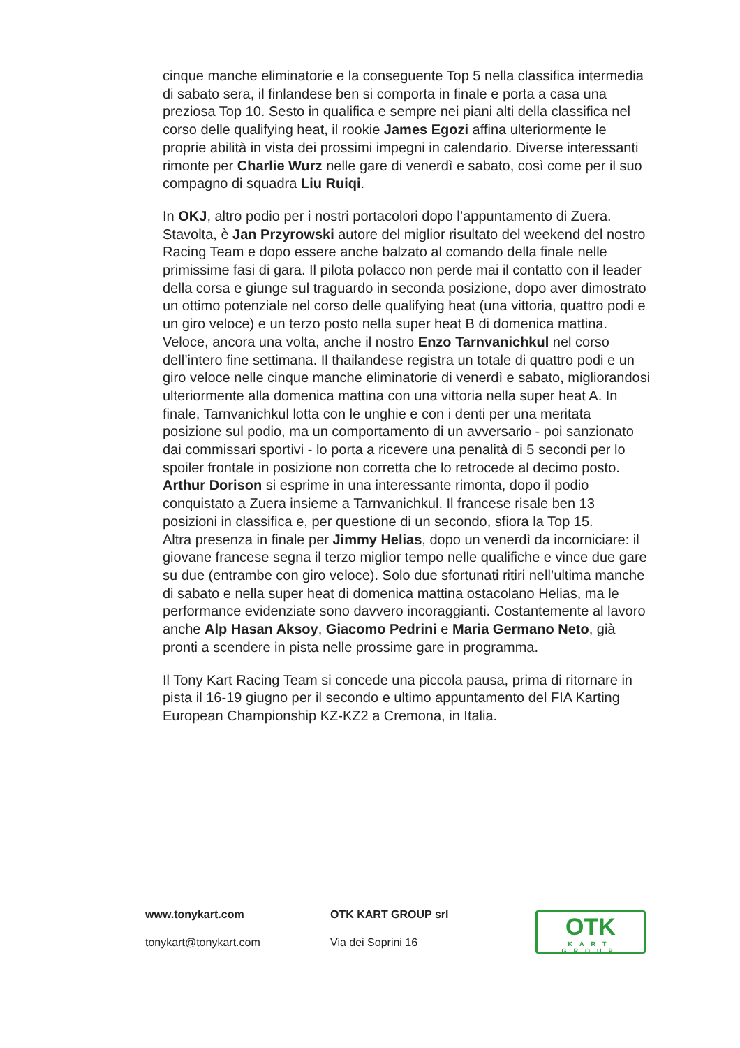cinque manche eliminatorie e la conseguente Top 5 nella classifica intermedia di sabato sera, il finlandese ben si comporta in finale e porta a casa una preziosa Top 10. Sesto in qualifica e sempre nei piani alti della classifica nel corso delle qualifying heat, il rookie James Egozi affina ulteriormente le proprie abilità in vista dei prossimi impegni in calendario. Diverse interessanti rimonte per Charlie Wurz nelle gare di venerdì e sabato, così come per il suo compagno di squadra Liu Ruiqi.
In OKJ, altro podio per i nostri portacolori dopo l’appuntamento di Zuera. Stavolta, è Jan Przyrowski autore del miglior risultato del weekend del nostro Racing Team e dopo essere anche balzato al comando della finale nelle primissime fasi di gara. Il pilota polacco non perde mai il contatto con il leader della corsa e giunge sul traguardo in seconda posizione, dopo aver dimostrato un ottimo potenziale nel corso delle qualifying heat (una vittoria, quattro podi e un giro veloce) e un terzo posto nella super heat B di domenica mattina.
Veloce, ancora una volta, anche il nostro Enzo Tarnvanichkul nel corso dell’intero fine settimana. Il thailandese registra un totale di quattro podi e un giro veloce nelle cinque manche eliminatorie di venerdì e sabato, migliorandosi ulteriormente alla domenica mattina con una vittoria nella super heat A. In finale, Tarnvanichkul lotta con le unghie e con i denti per una meritata posizione sul podio, ma un comportamento di un avversario - poi sanzionato dai commissari sportivi - lo porta a ricevere una penalità di 5 secondi per lo spoiler frontale in posizione non corretta che lo retrocede al decimo posto.
Arthur Dorison si esprime in una interessante rimonta, dopo il podio conquistato a Zuera insieme a Tarnvanichkul. Il francese risale ben 13 posizioni in classifica e, per questione di un secondo, sfiora la Top 15.
Altra presenza in finale per Jimmy Helias, dopo un venerdì da incorniciare: il giovane francese segna il terzo miglior tempo nelle qualifiche e vince due gare su due (entrambe con giro veloce). Solo due sfortunati ritiri nell’ultima manche di sabato e nella super heat di domenica mattina ostacolano Helias, ma le performance evidenziate sono davvero incoraggianti. Costantemente al lavoro anche Alp Hasan Aksoy, Giacomo Pedrini e Maria Germano Neto, già pronti a scendere in pista nelle prossime gare in programma.
Il Tony Kart Racing Team si concede una piccola pausa, prima di ritornare in pista il 16-19 giugno per il secondo e ultimo appuntamento del FIA Karting European Championship KZ-KZ2 a Cremona, in Italia.
www.tonykart.com
tonykart@tonykart.com
OTK KART GROUP srl
Via dei Soprini 16
OTK
KART GROUP